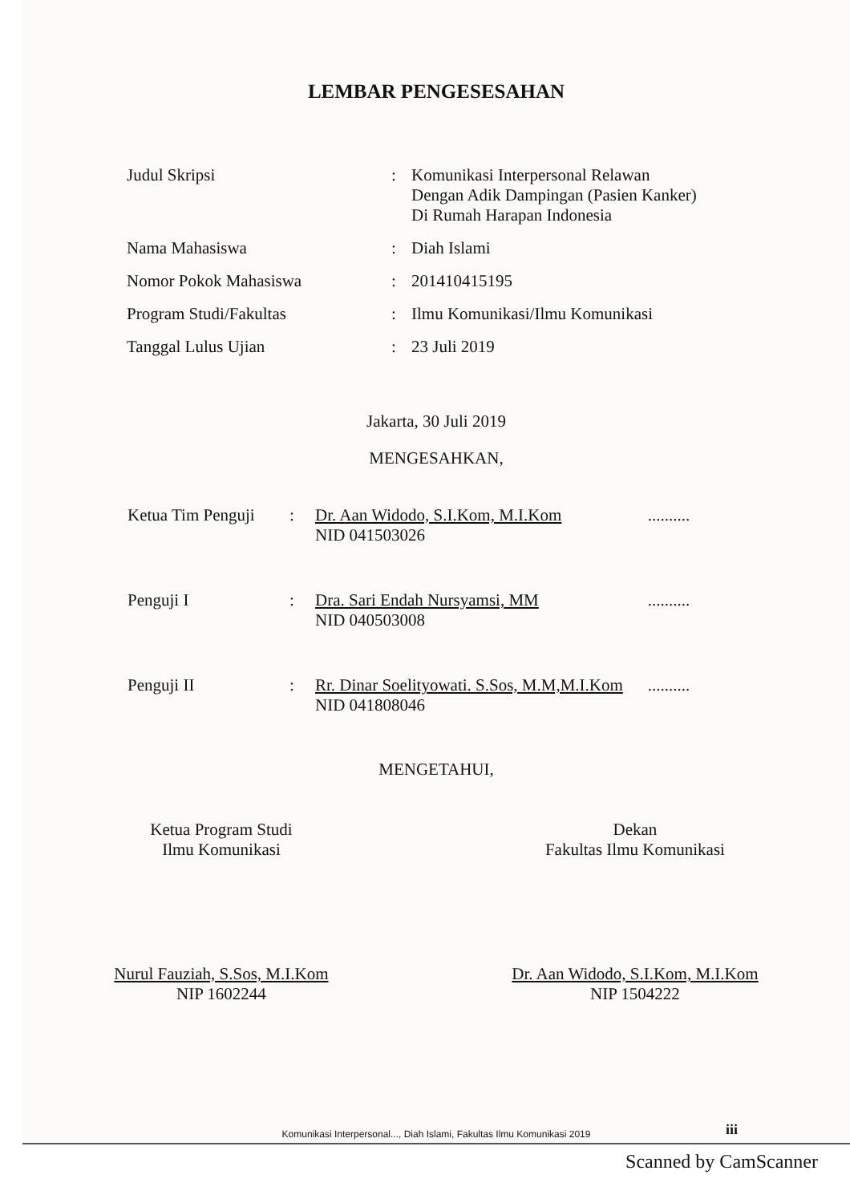LEMBAR PENGESESAHAN
| Judul Skripsi | : | Komunikasi Interpersonal Relawan Dengan Adik Dampingan (Pasien Kanker) Di Rumah Harapan Indonesia |
| Nama Mahasiswa | : | Diah Islami |
| Nomor Pokok Mahasiswa | : | 201410415195 |
| Program Studi/Fakultas | : | Ilmu Komunikasi/Ilmu Komunikasi |
| Tanggal Lulus Ujian | : | 23 Juli 2019 |
Jakarta, 30 Juli 2019
MENGESAHKAN,
| Ketua Tim Penguji | : | Dr. Aan Widodo, S.I.Kom, M.I.Kom NID 041503026 | .......... |
| Penguji I | : | Dra. Sari Endah Nursyamsi, MM NID 040503008 | .......... |
| Penguji II | : | Rr. Dinar Soelityowati. S.Sos, M.M,M.I.Kom NID 041808046 | .......... |
MENGETAHUI,
Ketua Program Studi
Ilmu Komunikasi
Nurul Fauziah, S.Sos, M.I.Kom
NIP 1602244
Dekan
Fakultas Ilmu Komunikasi
Dr. Aan Widodo, S.I.Kom, M.I.Kom
NIP 1504222
Komunikasi Interpersonal..., Diah Islami, Fakultas Ilmu Komunikasi 2019
iii
Scanned by CamScanner